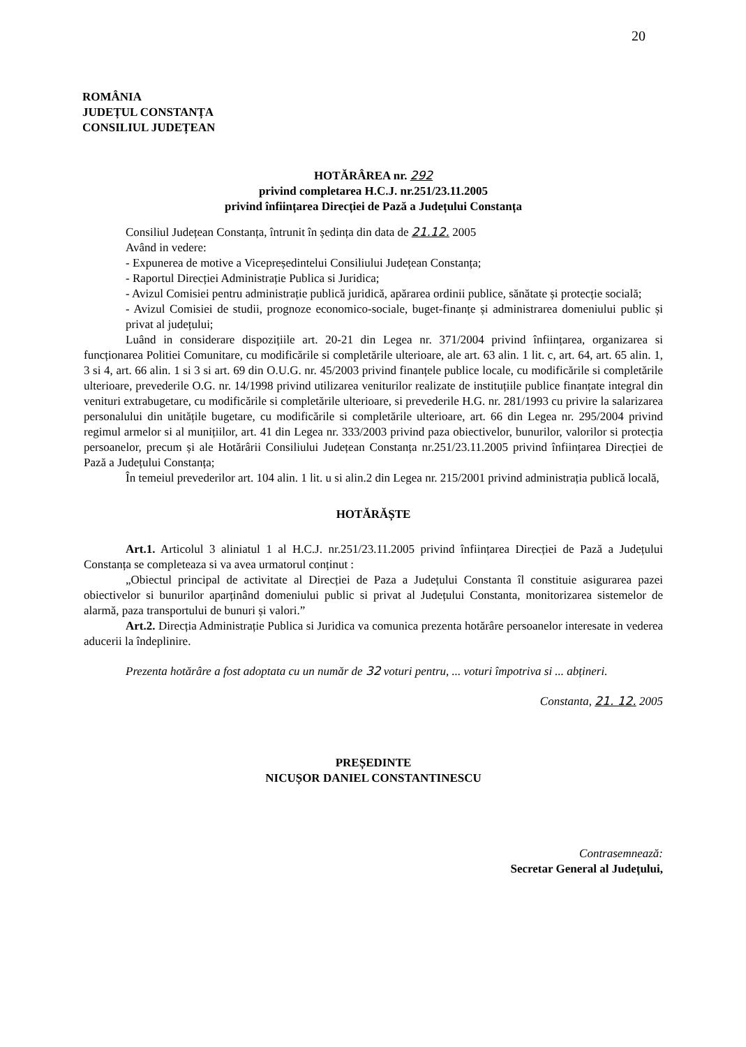20
ROMÂNIA
JUDEȚUL CONSTANȚA
CONSILIUL JUDEȚEAN
HOTĂRÂREA nr. 292
privind completarea H.C.J. nr.251/23.11.2005
privind înființarea Direcției de Pază a Județului Constanța
Consiliul Județean Constanța, întrunit în ședința din data de 21.12. 2005
Având in vedere:
- Expunerea de motive a Vicepreședintelui Consiliului Județean Constanța;
- Raportul Direcției Administrație Publica si Juridica;
- Avizul Comisiei pentru administrație publică juridică, apărarea ordinii publice, sănătate și protecție socială;
- Avizul Comisiei de studii, prognoze economico-sociale, buget-finanțe și administrarea domeniului public și privat al județului;
Luând in considerare dispozițiile art. 20-21 din Legea nr. 371/2004 privind înființarea, organizarea si funcționarea Politiei Comunitare, cu modificările si completările ulterioare, ale art. 63 alin. 1 lit. c, art. 64, art. 65 alin. 1, 3 si 4, art. 66 alin. 1 si 3 si art. 69 din O.U.G. nr. 45/2003 privind finanțele publice locale, cu modificările si completările ulterioare, prevederile O.G. nr. 14/1998 privind utilizarea veniturilor realizate de instituțiile publice finanțate integral din venituri extrabugetare, cu modificările si completările ulterioare, si prevederile H.G. nr. 281/1993 cu privire la salarizarea personalului din unitățile bugetare, cu modificările si completările ulterioare, art. 66 din Legea nr. 295/2004 privind regimul armelor si al munițiilor, art. 41 din Legea nr. 333/2003 privind paza obiectivelor, bunurilor, valorilor si protecția persoanelor, precum și ale Hotărârii Consiliului Județean Constanța nr.251/23.11.2005 privind înființarea Direcției de Pază a Județului Constanța;
În temeiul prevederilor art. 104 alin. 1 lit. u si alin.2 din Legea nr. 215/2001 privind administrația publică locală,
HOTĂRĂȘTE
Art.1. Articolul 3 aliniatul 1 al H.C.J. nr.251/23.11.2005 privind înființarea Direcției de Pază a Județului Constanța se completeaza si va avea urmatorul conținut :
„Obiectul principal de activitate al Direcției de Paza a Județului Constanta îl constituie asigurarea pazei obiectivelor si bunurilor aparținând domeniului public si privat al Județului Constanta, monitorizarea sistemelor de alarmă, paza transportului de bunuri și valori.”
Art.2. Direcția Administrație Publica si Juridica va comunica prezenta hotărâre persoanelor interesate in vederea aducerii la îndeplinire.
Prezenta hotărâre a fost adoptata cu un număr de 32 voturi pentru, ... voturi împotriva si ... abțineri.
Constanta, 21. 12. 2005
PREȘEDINTE
NICUȘOR DANIEL CONSTANTINESCU
Contrasemnează:
Secretar General al Județului,